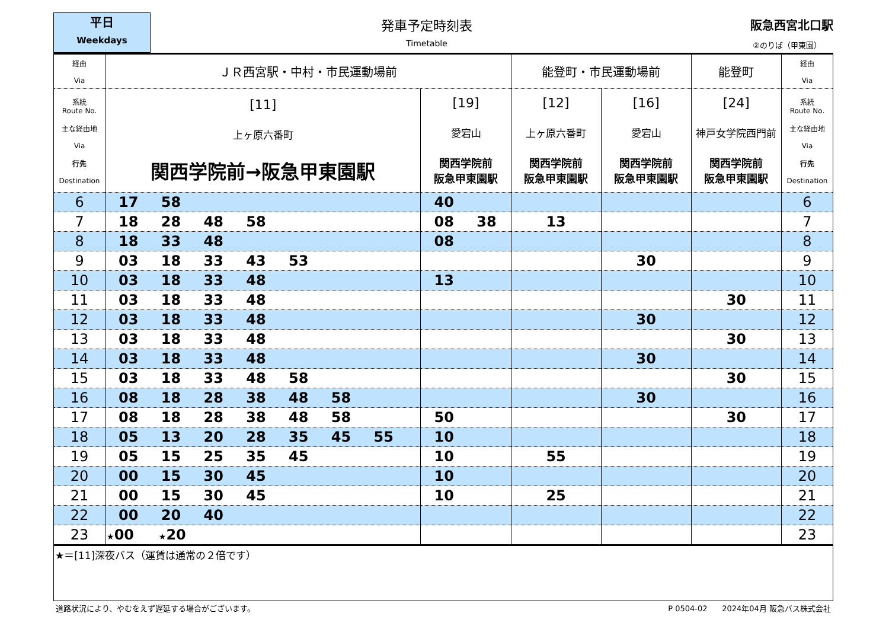平日
Weekdays
発車予定時刻表
Timetable
阪急西宮北口駅
②のりば（甲東園）
| 経由 Via | ＪＲ西宮駅・中村・市民運動場前 | | 能登町・市民運動場前 | | 能登町 | 経由 Via |
| 系統 Route No. 主な経由地 Via 行先 Destination | [11] 上ヶ原六番町 関西学院前→阪急甲東園駅 | [19] 愛宕山 関西学院前 阪急甲東園駅 | [12] 上ヶ原六番町 関西学院前 阪急甲東園駅 | [16] 愛宕山 関西学院前 阪急甲東園駅 | [24] 神戸女学院西門前 関西学院前 阪急甲東園駅 | 系統 Route No. 主な経由地 Via 行先 Destination |
| 6 | 17 58 | 40 | | | | 6 |
| 7 | 18 28 48 58 | 08 38 | 13 | | | 7 |
| 8 | 18 33 48 | 08 | | | | 8 |
| 9 | 03 18 33 43 53 | | | 30 | | 9 |
| 10 | 03 18 33 48 | 13 | | | | 10 |
| 11 | 03 18 33 48 | | | | 30 | 11 |
| 12 | 03 18 33 48 | | | 30 | | 12 |
| 13 | 03 18 33 48 | | | | 30 | 13 |
| 14 | 03 18 33 48 | | | 30 | | 14 |
| 15 | 03 18 33 48 58 | | | | 30 | 15 |
| 16 | 08 18 28 38 48 58 | | | 30 | | 16 |
| 17 | 08 18 28 38 48 58 | 50 | | | 30 | 17 |
| 18 | 05 13 20 28 35 45 55 | 10 | | | | 18 |
| 19 | 05 15 25 35 45 | 10 | 55 | | | 19 |
| 20 | 00 15 30 45 | 10 | | | | 20 |
| 21 | 00 15 30 45 | 10 | 25 | | | 21 |
| 22 | 00 20 40 | | | | | 22 |
| 23 | ★ 00 ★ 20 | | | | | 23 |
★＝[11]深夜バス（運賃は通常の２倍です）
道路状況により、やむをえず遅延する場合がございます。 P 0504-02 2024年04月 阪急バス株式会社